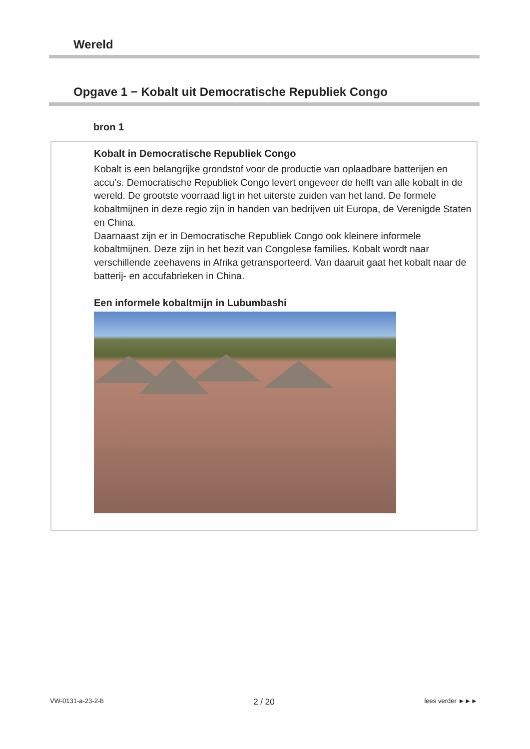Wereld
Opgave 1 − Kobalt uit Democratische Republiek Congo
bron 1
Kobalt in Democratische Republiek Congo
Kobalt is een belangrijke grondstof voor de productie van oplaadbare batterijen en accu’s. Democratische Republiek Congo levert ongeveer de helft van alle kobalt in de wereld. De grootste voorraad ligt in het uiterste zuiden van het land. De formele kobaltmijnen in deze regio zijn in handen van bedrijven uit Europa, de Verenigde Staten en China.
Daarnaast zijn er in Democratische Republiek Congo ook kleinere informele kobaltmijnen. Deze zijn in het bezit van Congolese families. Kobalt wordt naar verschillende zeehavens in Afrika getransporteerd. Van daaruit gaat het kobalt naar de batterij- en accufabrieken in China.
Een informele kobaltmijn in Lubumbashi
VW-0131-a-23-2-b 2 / 20 lees verder ►►►